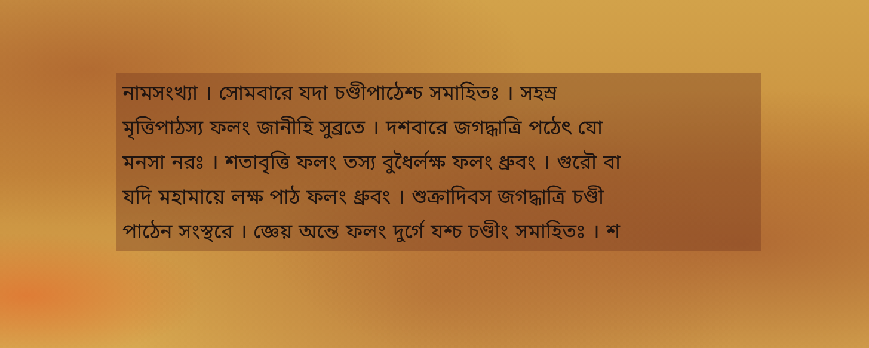নামসংখ্যা । সোমবারে যদা চণ্ডীপাঠেশ্চ সমাহিতঃ । সহস্র
মৃত্তিপাঠস্য ফলং জানীহি সুব্রতে । দশবারে জগদ্ধাত্রি পঠেৎ যো
মনসা নরঃ । শতাবৃত্তি ফলং তস্য বুধৈর্লক্ষ ফলং ধ্রুবং । গুরৌ বা
যদি মহামায়ে লক্ষ পাঠ ফলং ধ্রুবং । শুক্রাদিবস জগদ্ধাত্রি চণ্ডী
পাঠেন সংস্থরে । জ্ঞেয় অন্তে ফলং দুর্গে যশ্চ চণ্ডীং সমাহিতঃ । শ